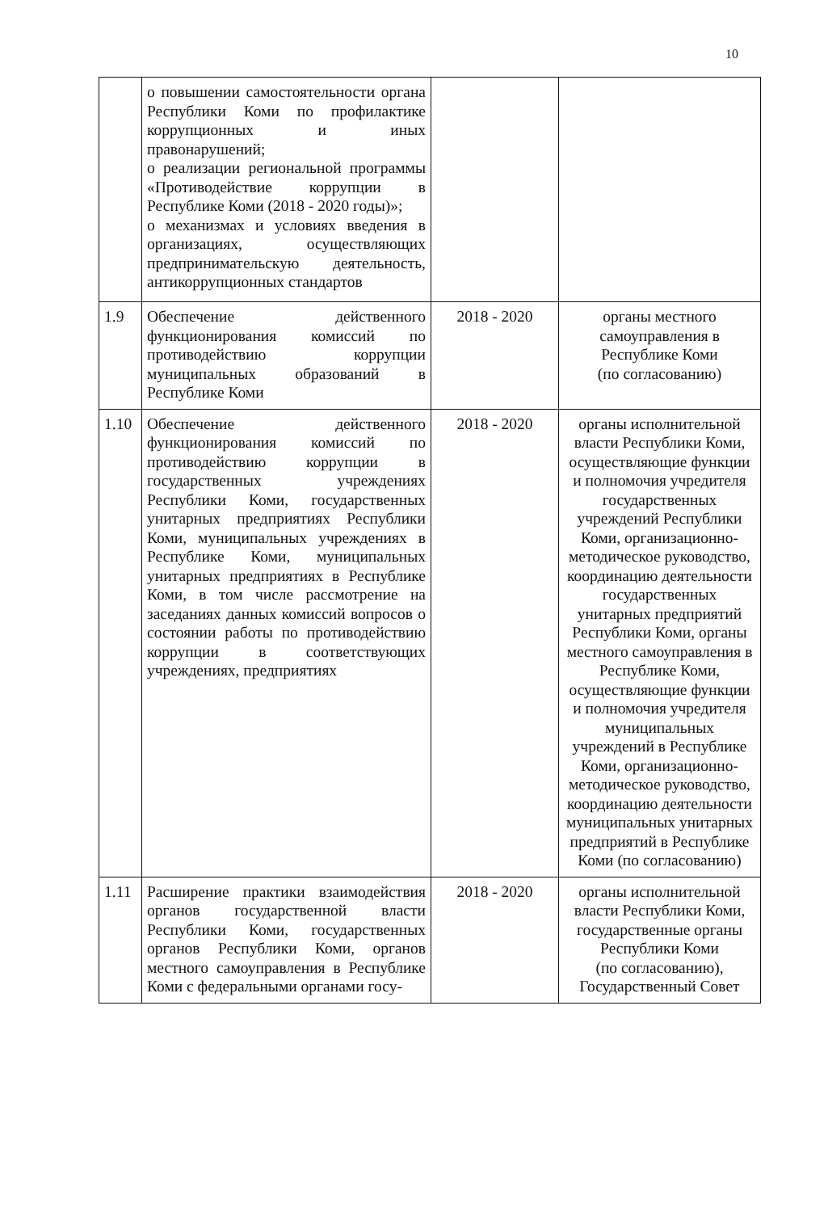10
| | о повышении самостоятельности органа Республики Коми по профилактике коррупционных и иных правонарушений; о реализации региональной программы «Противодействие коррупции в Республике Коми (2018 - 2020 годы)»; о механизмах и условиях введения в организациях, осуществляющих предпринимательскую деятельность, антикоррупционных стандартов | | |
| 1.9 | Обеспечение действенного функционирования комиссий по противодействию коррупции муниципальных образований в Республике Коми | 2018 - 2020 | органы местного самоуправления в Республике Коми (по согласованию) |
| 1.10 | Обеспечение действенного функционирования комиссий по противодействию коррупции в государственных учреждениях Республики Коми, государственных унитарных предприятиях Республики Коми, муниципальных учреждениях в Республике Коми, муниципальных унитарных предприятиях в Республике Коми, в том числе рассмотрение на заседаниях данных комиссий вопросов о состоянии работы по противодействию коррупции в соответствующих учреждениях, предприятиях | 2018 - 2020 | органы исполнительной власти Республики Коми, осуществляющие функции и полномочия учредителя государственных учреждений Республики Коми, организационно-методическое руководство, координацию деятельности государственных унитарных предприятий Республики Коми, органы местного самоуправления в Республике Коми, осуществляющие функции и полномочия учредителя муниципальных учреждений в Республике Коми, организационно-методическое руководство, координацию деятельности муниципальных унитарных предприятий в Республике Коми (по согласованию) |
| 1.11 | Расширение практики взаимодействия органов государственной власти Республики Коми, государственных органов Республики Коми, органов местного самоуправления в Республике Коми с федеральными органами госу- | 2018 - 2020 | органы исполнительной власти Республики Коми, государственные органы Республики Коми (по согласованию), Государственный Совет |